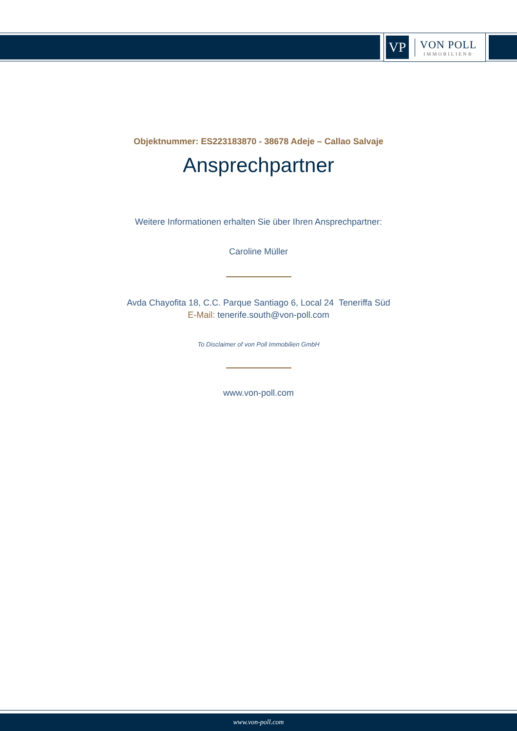VP
VON POLL
IMMOBILIEN®
Objektnummer: ES223183870 - 38678 Adeje – Callao Salvaje
Ansprechpartner
Weitere Informationen erhalten Sie über Ihren Ansprechpartner:
Caroline Müller
Avda Chayofita 18, C.C. Parque Santiago 6, Local 24 Teneriffa Süd
E-Mail: tenerife.south@von-poll.com
To Disclaimer of von Poll Immobilien GmbH
www.von-poll.com
www.von-poll.com